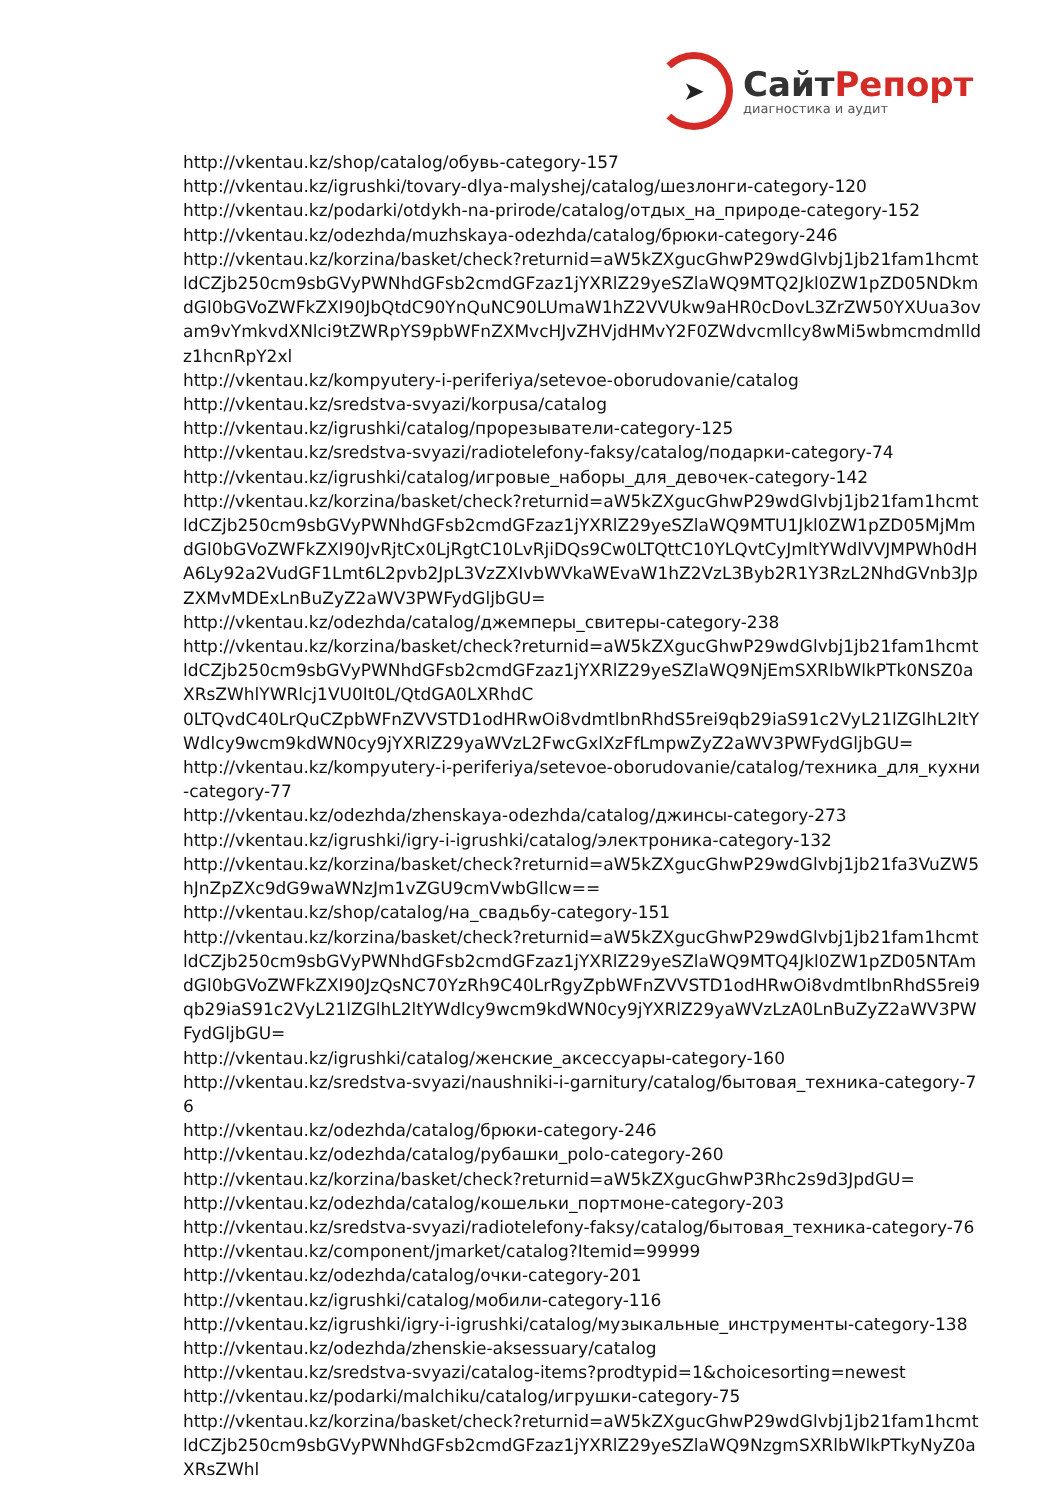➤
СайтРепорт
диагностика и аудит
http://vkentau.kz/shop/catalog/обувь-category-157
http://vkentau.kz/igrushki/tovary-dlya-malyshej/catalog/шезлонги-category-120
http://vkentau.kz/podarki/otdykh-na-prirode/catalog/отдых_на_природе-category-152
http://vkentau.kz/odezhda/muzhskaya-odezhda/catalog/брюки-category-246
http://vkentau.kz/korzina/basket/check?returnid=aW5kZXgucGhwP29wdGlvbj1jb21fam1hcmtldCZjb250cm9sbGVyPWNhdGFsb2cmdGFzaz1jYXRlZ29yeSZlaWQ9MTQ2Jkl0ZW1pZD05NDkmdGl0bGVoZWFkZXI90JbQtdC90YnQuNC90LUmaW1hZ2VVUkw9aHR0cDovL3ZrZW50YXUua3ovam9vYmkvdXNlci9tZWRpYS9pbWFnZXMvcHJvZHVjdHMvY2F0ZWdvcmllcy8wMi5wbmcmdmlldz1hcnRpY2xl
http://vkentau.kz/kompyutery-i-periferiya/setevoe-oborudovanie/catalog
http://vkentau.kz/sredstva-svyazi/korpusa/catalog
http://vkentau.kz/igrushki/catalog/прорезыватели-category-125
http://vkentau.kz/sredstva-svyazi/radiotelefony-faksy/catalog/подарки-category-74
http://vkentau.kz/igrushki/catalog/игровые_наборы_для_девочек-category-142
http://vkentau.kz/korzina/basket/check?returnid=aW5kZXgucGhwP29wdGlvbj1jb21fam1hcmtldCZjb250cm9sbGVyPWNhdGFsb2cmdGFzaz1jYXRlZ29yeSZlaWQ9MTU1Jkl0ZW1pZD05MjMmdGl0bGVoZWFkZXI90JvRjtCx0LjRgtC10LvRjiDQs9Cw0LTQttC10YLQvtCyJmltYWdlVVJMPWh0dHA6Ly92a2VudGF1Lmt6L2pvb2JpL3VzZXIvbWVkaWEvaW1hZ2VzL3Byb2R1Y3RzL2NhdGVnb3JpZXMvMDExLnBuZyZ2aWV3PWFydGljbGU=
http://vkentau.kz/odezhda/catalog/джемперы_свитеры-category-238
http://vkentau.kz/korzina/basket/check?returnid=aW5kZXgucGhwP29wdGlvbj1jb21fam1hcmtldCZjb250cm9sbGVyPWNhdGFsb2cmdGFzaz1jYXRlZ29yeSZlaWQ9NjEmSXRlbWlkPTk0NSZ0aXRsZWhlYWRlcj1VU0It0L/QtdGA0LXRhdC
0LTQvdC40LrQuCZpbWFnZVVSTD1odHRwOi8vdmtlbnRhdS5rei9qb29iaS91c2VyL21lZGlhL2ltYWdlcy9wcm9kdWN0cy9jYXRlZ29yaWVzL2FwcGxlXzFfLmpwZyZ2aWV3PWFydGljbGU=
http://vkentau.kz/kompyutery-i-periferiya/setevoe-oborudovanie/catalog/техника_для_кухни-category-77
http://vkentau.kz/odezhda/zhenskaya-odezhda/catalog/джинсы-category-273
http://vkentau.kz/igrushki/igry-i-igrushki/catalog/электроника-category-132
http://vkentau.kz/korzina/basket/check?returnid=aW5kZXgucGhwP29wdGlvbj1jb21fa3VuZW5hJnZpZXc9dG9waWNzJm1vZGU9cmVwbGllcw==
http://vkentau.kz/shop/catalog/на_свадьбу-category-151
http://vkentau.kz/korzina/basket/check?returnid=aW5kZXgucGhwP29wdGlvbj1jb21fam1hcmtldCZjb250cm9sbGVyPWNhdGFsb2cmdGFzaz1jYXRlZ29yeSZlaWQ9MTQ4Jkl0ZW1pZD05NTAmdGl0bGVoZWFkZXI90JzQsNC70YzRh9C40LrRgyZpbWFnZVVSTD1odHRwOi8vdmtlbnRhdS5rei9qb29iaS91c2VyL21lZGlhL2ltYWdlcy9wcm9kdWN0cy9jYXRlZ29yaWVzLzA0LnBuZyZ2aWV3PWFydGljbGU=
http://vkentau.kz/igrushki/catalog/женские_аксессуары-category-160
http://vkentau.kz/sredstva-svyazi/naushniki-i-garnitury/catalog/бытовая_техника-category-76
http://vkentau.kz/odezhda/catalog/брюки-category-246
http://vkentau.kz/odezhda/catalog/рубашки_polo-category-260
http://vkentau.kz/korzina/basket/check?returnid=aW5kZXgucGhwP3Rhc2s9d3JpdGU=
http://vkentau.kz/odezhda/catalog/кошельки_портмоне-category-203
http://vkentau.kz/sredstva-svyazi/radiotelefony-faksy/catalog/бытовая_техника-category-76
http://vkentau.kz/component/jmarket/catalog?Itemid=99999
http://vkentau.kz/odezhda/catalog/очки-category-201
http://vkentau.kz/igrushki/catalog/мобили-category-116
http://vkentau.kz/igrushki/igry-i-igrushki/catalog/музыкальные_инструменты-category-138
http://vkentau.kz/odezhda/zhenskie-aksessuary/catalog
http://vkentau.kz/sredstva-svyazi/catalog-items?prodtypid=1&choicesorting=newest
http://vkentau.kz/podarki/malchiku/catalog/игрушки-category-75
http://vkentau.kz/korzina/basket/check?returnid=aW5kZXgucGhwP29wdGlvbj1jb21fam1hcmtldCZjb250cm9sbGVyPWNhdGFsb2cmdGFzaz1jYXRlZ29yeSZlaWQ9NzgmSXRlbWlkPTkyNyZ0aXRsZWhl